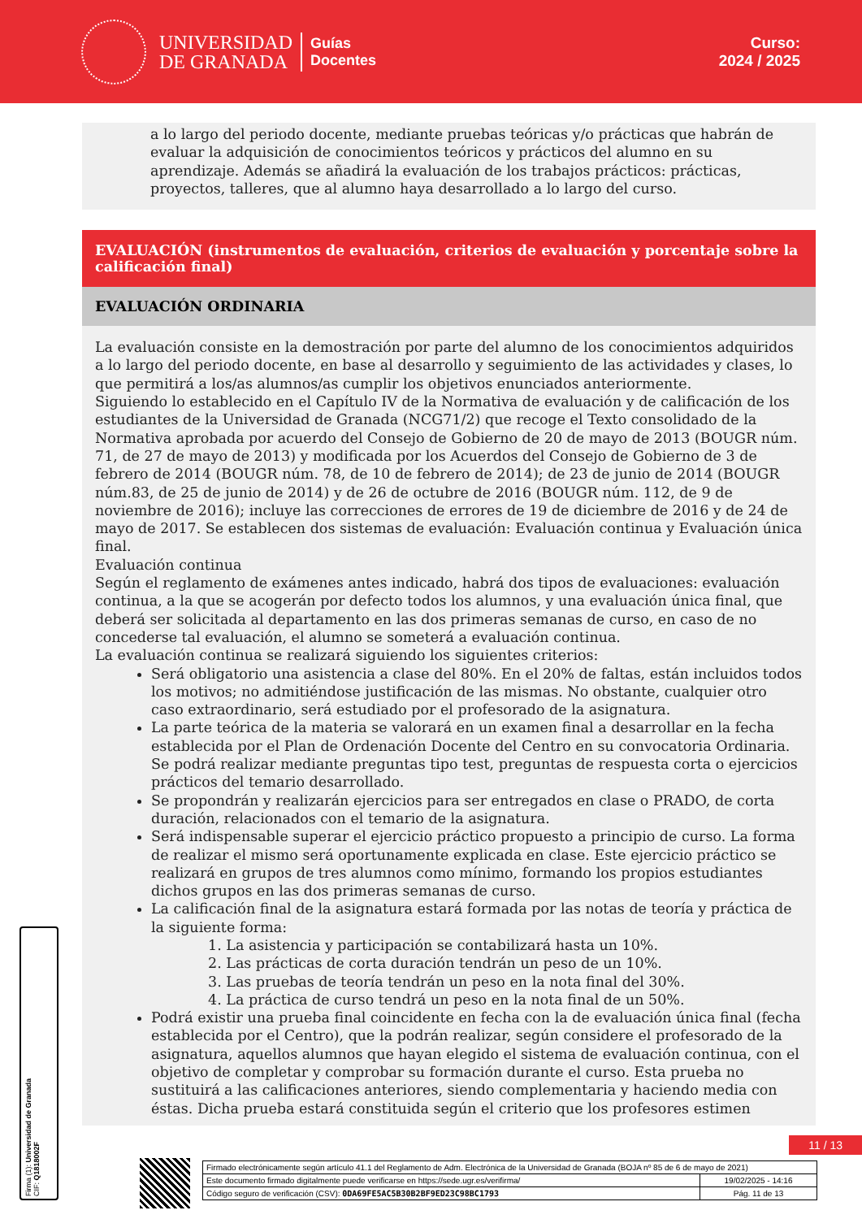UNIVERSIDAD
DE GRANADA
Guías
Docentes
Curso:
2024 / 2025
a lo largo del periodo docente, mediante pruebas teóricas y/o prácticas que habrán de evaluar la adquisición de conocimientos teóricos y prácticos del alumno en su aprendizaje. Además se añadirá la evaluación de los trabajos prácticos: prácticas, proyectos, talleres, que al alumno haya desarrollado a lo largo del curso.
EVALUACIÓN (instrumentos de evaluación, criterios de evaluación y porcentaje sobre la calificación final)
EVALUACIÓN ORDINARIA
La evaluación consiste en la demostración por parte del alumno de los conocimientos adquiridos a lo largo del periodo docente, en base al desarrollo y seguimiento de las actividades y clases, lo que permitirá a los/as alumnos/as cumplir los objetivos enunciados anteriormente.
Siguiendo lo establecido en el Capítulo IV de la Normativa de evaluación y de calificación de los estudiantes de la Universidad de Granada (NCG71/2) que recoge el Texto consolidado de la Normativa aprobada por acuerdo del Consejo de Gobierno de 20 de mayo de 2013 (BOUGR núm. 71, de 27 de mayo de 2013) y modificada por los Acuerdos del Consejo de Gobierno de 3 de febrero de 2014 (BOUGR núm. 78, de 10 de febrero de 2014); de 23 de junio de 2014 (BOUGR núm.83, de 25 de junio de 2014) y de 26 de octubre de 2016 (BOUGR núm. 112, de 9 de noviembre de 2016); incluye las correcciones de errores de 19 de diciembre de 2016 y de 24 de mayo de 2017. Se establecen dos sistemas de evaluación: Evaluación continua y Evaluación única final.
Evaluación continua
Según el reglamento de exámenes antes indicado, habrá dos tipos de evaluaciones: evaluación continua, a la que se acogerán por defecto todos los alumnos, y una evaluación única final, que deberá ser solicitada al departamento en las dos primeras semanas de curso, en caso de no concederse tal evaluación, el alumno se someterá a evaluación continua.
La evaluación continua se realizará siguiendo los siguientes criterios:
Será obligatorio una asistencia a clase del 80%. En el 20% de faltas, están incluidos todos los motivos; no admitiéndose justificación de las mismas. No obstante, cualquier otro caso extraordinario, será estudiado por el profesorado de la asignatura.
La parte teórica de la materia se valorará en un examen final a desarrollar en la fecha establecida por el Plan de Ordenación Docente del Centro en su convocatoria Ordinaria. Se podrá realizar mediante preguntas tipo test, preguntas de respuesta corta o ejercicios prácticos del temario desarrollado.
Se propondrán y realizarán ejercicios para ser entregados en clase o PRADO, de corta duración, relacionados con el temario de la asignatura.
Será indispensable superar el ejercicio práctico propuesto a principio de curso. La forma de realizar el mismo será oportunamente explicada en clase. Este ejercicio práctico se realizará en grupos de tres alumnos como mínimo, formando los propios estudiantes dichos grupos en las dos primeras semanas de curso.
La calificación final de la asignatura estará formada por las notas de teoría y práctica de la siguiente forma:
1. La asistencia y participación se contabilizará hasta un 10%.
2. Las prácticas de corta duración tendrán un peso de un 10%.
3. Las pruebas de teoría tendrán un peso en la nota final del 30%.
4. La práctica de curso tendrá un peso en la nota final de un 50%.
Podrá existir una prueba final coincidente en fecha con la de evaluación única final (fecha establecida por el Centro), que la podrán realizar, según considere el profesorado de la asignatura, aquellos alumnos que hayan elegido el sistema de evaluación continua, con el objetivo de completar y comprobar su formación durante el curso. Esta prueba no sustituirá a las calificaciones anteriores, siendo complementaria y haciendo media con éstas. Dicha prueba estará constituida según el criterio que los profesores estimen
11 / 13
Firma (1): Universidad de Granada
CIF: Q1818002F
| Firmado electrónicamente según artículo 41.1 del Reglamento de Adm. Electrónica de la Universidad de Granada (BOJA nº 85 de 6 de mayo de 2021) | |
| Este documento firmado digitalmente puede verificarse en https://sede.ugr.es/verifirma/ | 19/02/2025 - 14:16 |
| Código seguro de verificación (CSV): 0DA69FE5AC5B30B2BF9ED23C98BC1793 | Pág. 11 de 13 |